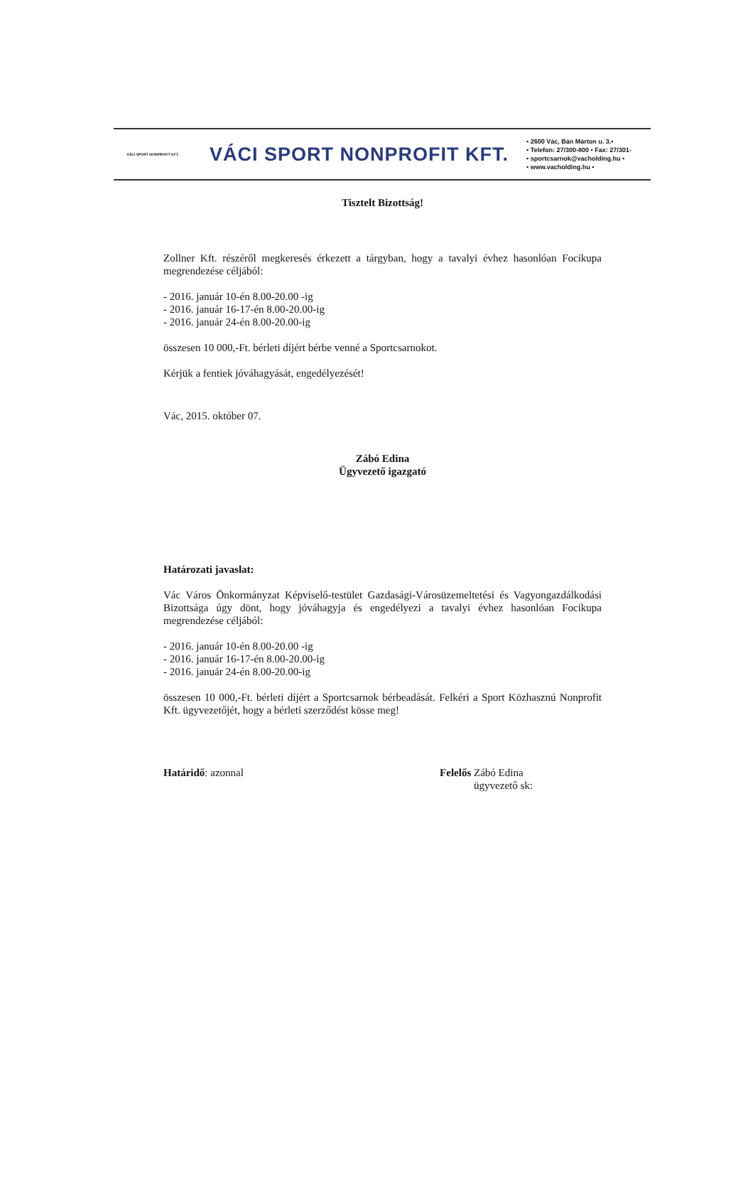VÁCI SPORT NONPROFIT KFT.
VÁCI SPORT NONPROFIT KFT.
• 2600 Vác, Bán Márton u. 3.•
• Telefon: 27/300-800 • Fax: 27/301-
• sportcsarnok@vacholding.hu •
• www.vacholding.hu •
Tisztelt Bizottság!
Zollner Kft. részéről megkeresés érkezett a tárgyban, hogy a tavalyi évhez hasonlóan Focikupa megrendezése céljából:
- 2016. január 10-én 8.00-20.00 -ig
- 2016. január 16-17-én 8.00-20.00-ig
- 2016. január 24-én 8.00-20.00-ig
összesen 10 000,-Ft. bérleti díjért bérbe venné a Sportcsarnokot.
Kérjük a fentiek jóváhagyását, engedélyezését!
Vác, 2015. október 07.
Zábó Edina
Ügyvezető igazgató
Határozati javaslat:
Vác Város Önkormányzat Képviselő-testület Gazdasági-Városüzemeltetési és Vagyongazdálkodási Bizottsága úgy dönt, hogy jóváhagyja és engedélyezi a tavalyi évhez hasonlóan Focikupa megrendezése céljából:
- 2016. január 10-én 8.00-20.00 -ig
- 2016. január 16-17-én 8.00-20.00-ig
- 2016. január 24-én 8.00-20.00-ig
összesen 10 000,-Ft. bérleti díjért a Sportcsarnok bérbeadását. Felkéri a Sport Közhasznú Nonprofit Kft. ügyvezetőjét, hogy a bérleti szerződést kösse meg!
Határidő: azonnal Felelős Zábó Edina
ügyvezető sk: